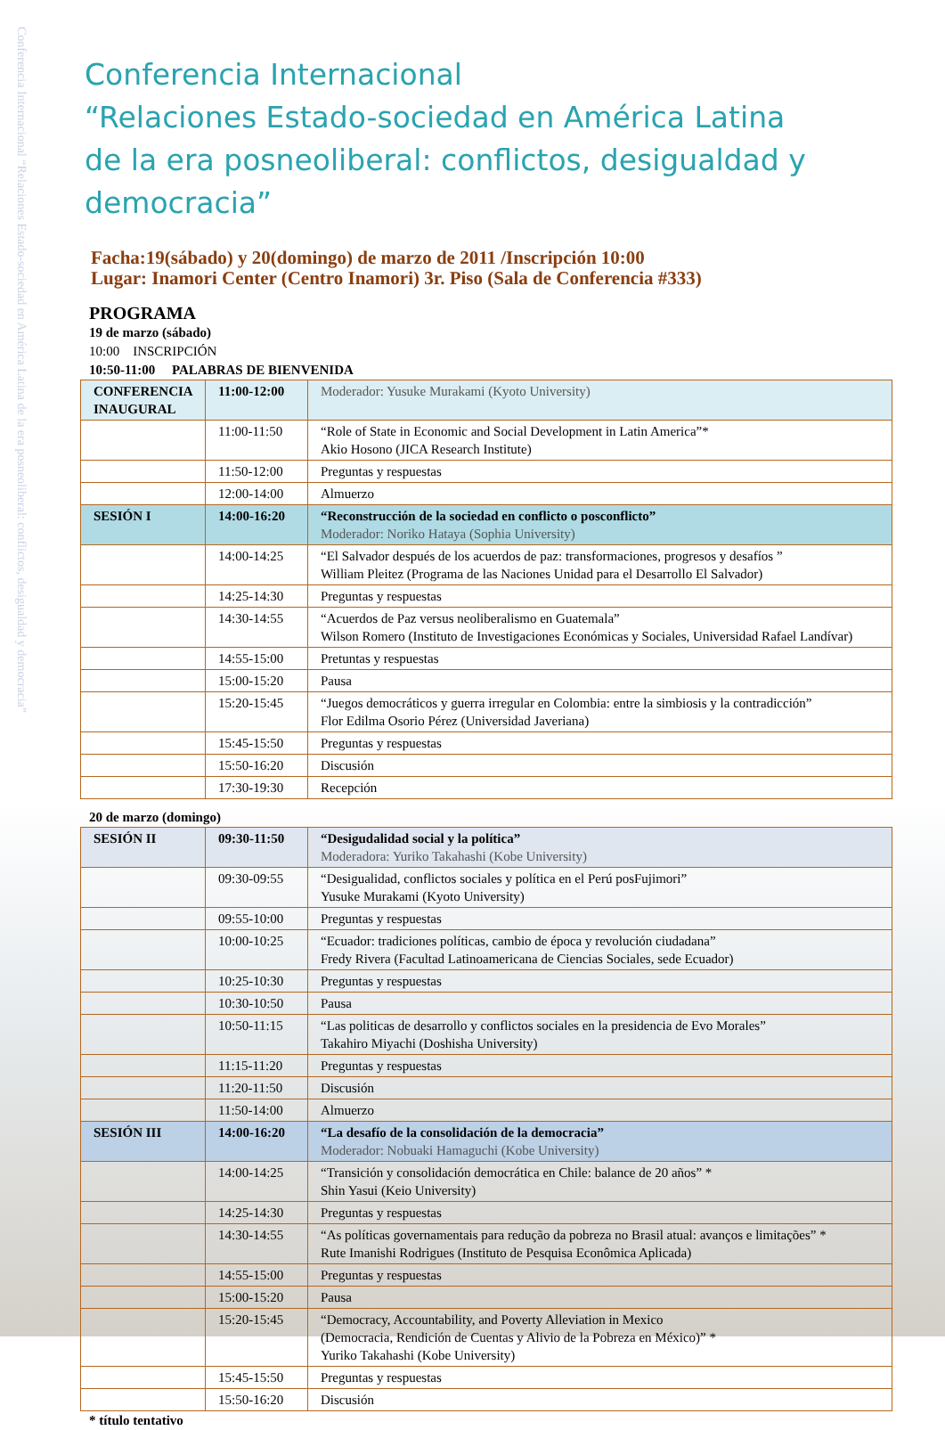Conferencia Internacional “Relaciones Estado-sociedad en América Latina de la era posneoliberal: conflictos, desigualdad y democracia”
Conferencia Internacional
“Relaciones Estado-sociedad en América Latina
de la era posneoliberal: conflictos, desigualdad y democracia”
Facha:19(sábado) y 20(domingo) de marzo de 2011 /Inscripción 10:00
Lugar: Inamori Center (Centro Inamori) 3r. Piso (Sala de Conferencia #333)
PROGRAMA
19 de marzo (sábado)
10:00 INSCRIPCIÓN
10:50-11:00 PALABRAS DE BIENVENIDA
| CONFERENCIA INAUGURAL | 11:00-12:00 | Moderador: Yusuke Murakami (Kyoto University) |
| | 11:00-11:50 | “Role of State in Economic and Social Development in Latin America”* Akio Hosono (JICA Research Institute) |
| | 11:50-12:00 | Preguntas y respuestas |
| | 12:00-14:00 | Almuerzo |
| SESIÓN I | 14:00-16:20 | “Reconstrucción de la sociedad en conflicto o posconflicto” Moderador: Noriko Hataya (Sophia University) |
| | 14:00-14:25 | “El Salvador después de los acuerdos de paz: transformaciones, progresos y desafíos ” William Pleitez (Programa de las Naciones Unidad para el Desarrollo El Salvador) |
| | 14:25-14:30 | Preguntas y respuestas |
| | 14:30-14:55 | “Acuerdos de Paz versus neoliberalismo en Guatemala” Wilson Romero (Instituto de Investigaciones Económicas y Sociales, Universidad Rafael Landívar) |
| | 14:55-15:00 | Pretuntas y respuestas |
| | 15:00-15:20 | Pausa |
| | 15:20-15:45 | “Juegos democráticos y guerra irregular en Colombia: entre la simbiosis y la contradicción” Flor Edilma Osorio Pérez (Universidad Javeriana) |
| | 15:45-15:50 | Preguntas y respuestas |
| | 15:50-16:20 | Discusión |
| | 17:30-19:30 | Recepción |
20 de marzo (domingo)
| SESIÓN II | 09:30-11:50 | “Desigudalidad social y la política” Moderadora: Yuriko Takahashi (Kobe University) |
| | 09:30-09:55 | “Desigualidad, conflictos sociales y política en el Perú posFujimori” Yusuke Murakami (Kyoto University) |
| | 09:55-10:00 | Preguntas y respuestas |
| | 10:00-10:25 | “Ecuador: tradiciones políticas, cambio de época y revolución ciudadana” Fredy Rivera (Facultad Latinoamericana de Ciencias Sociales, sede Ecuador) |
| | 10:25-10:30 | Preguntas y respuestas |
| | 10:30-10:50 | Pausa |
| | 10:50-11:15 | “Las politicas de desarrollo y conflictos sociales en la presidencia de Evo Morales” Takahiro Miyachi (Doshisha University) |
| | 11:15-11:20 | Preguntas y respuestas |
| | 11:20-11:50 | Discusión |
| | 11:50-14:00 | Almuerzo |
| SESIÓN III | 14:00-16:20 | “La desafío de la consolidación de la democracia” Moderador: Nobuaki Hamaguchi (Kobe University) |
| | 14:00-14:25 | “Transición y consolidación democrática en Chile: balance de 20 años” * Shin Yasui (Keio University) |
| | 14:25-14:30 | Preguntas y respuestas |
| | 14:30-14:55 | “As políticas governamentais para redução da pobreza no Brasil atual: avanços e limitações” * Rute Imanishi Rodrigues (Instituto de Pesquisa Econômica Aplicada) |
| | 14:55-15:00 | Preguntas y respuestas |
| | 15:00-15:20 | Pausa |
| | 15:20-15:45 | “Democracy, Accountability, and Poverty Alleviation in Mexico (Democracia, Rendición de Cuentas y Alivio de la Pobreza en México)” * Yuriko Takahashi (Kobe University) |
| | 15:45-15:50 | Preguntas y respuestas |
| | 15:50-16:20 | Discusión |
* título tentativo